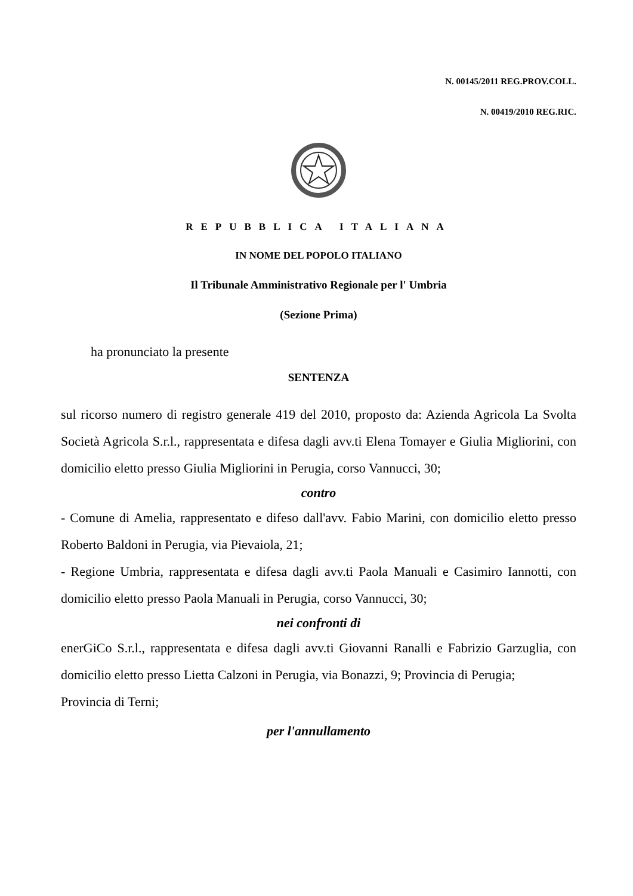N. 00145/2011 REG.PROV.COLL.
N. 00419/2010 REG.RIC.
REPUBBLICA ITALIANA
IN NOME DEL POPOLO ITALIANO
Il Tribunale Amministrativo Regionale per l' Umbria
(Sezione Prima)
ha pronunciato la presente
SENTENZA
sul ricorso numero di registro generale 419 del 2010, proposto da: Azienda Agricola La Svolta Società Agricola S.r.l., rappresentata e difesa dagli avv.ti Elena Tomayer e Giulia Migliorini, con domicilio eletto presso Giulia Migliorini in Perugia, corso Vannucci, 30;
contro
- Comune di Amelia, rappresentato e difeso dall'avv. Fabio Marini, con domicilio eletto presso Roberto Baldoni in Perugia, via Pievaiola, 21;
- Regione Umbria, rappresentata e difesa dagli avv.ti Paola Manuali e Casimiro Iannotti, con domicilio eletto presso Paola Manuali in Perugia, corso Vannucci, 30;
nei confronti di
enerGiCo S.r.l., rappresentata e difesa dagli avv.ti Giovanni Ranalli e Fabrizio Garzuglia, con domicilio eletto presso Lietta Calzoni in Perugia, via Bonazzi, 9; Provincia di Perugia;
Provincia di Terni;
per l'annullamento